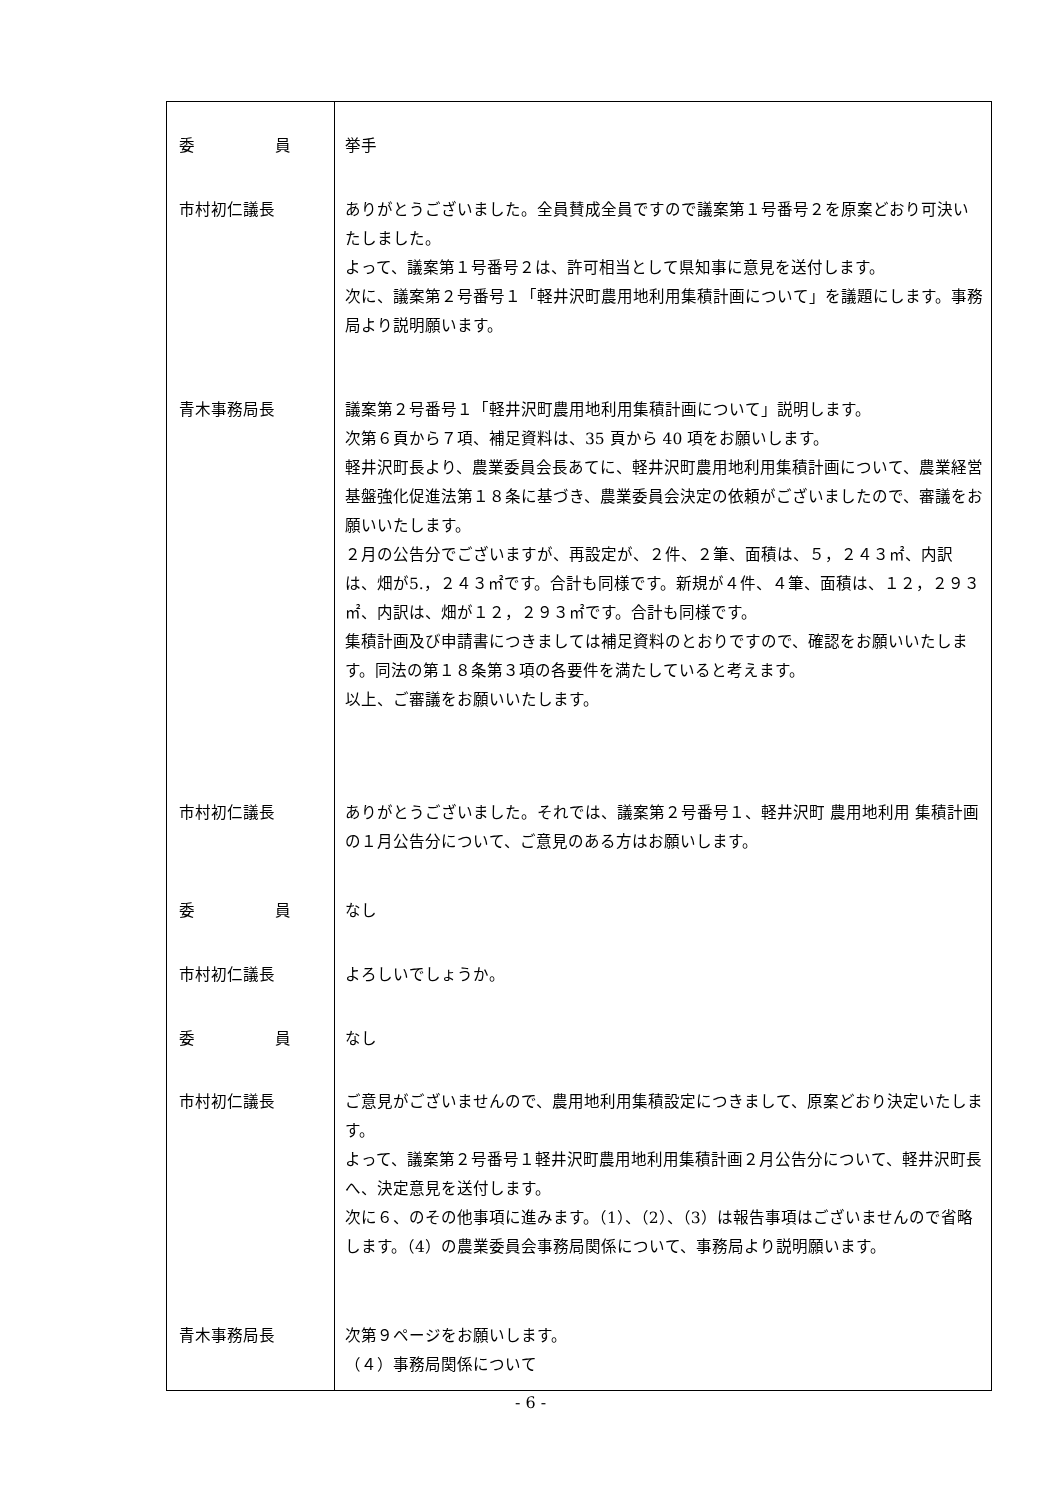| 委 員 | 挙手 |
| 市村初仁議長 | ありがとうございました。全員賛成全員ですので議案第１号番号２を原案どおり可決いたしました。 よって、議案第１号番号２は、許可相当として県知事に意見を送付します。 次に、議案第２号番号１「軽井沢町農用地利用集積計画について」を議題にします。事務局より説明願います。 |
| 青木事務局長 | 議案第２号番号１「軽井沢町農用地利用集積計画について」説明します。 次第６頁から７項、補足資料は、35 頁から 40 項をお願いします。 軽井沢町長より、農業委員会長あてに、軽井沢町農用地利用集積計画について、農業経営基盤強化促進法第１８条に基づき、農業委員会決定の依頼がございましたので、審議をお願いいたします。 ２月の公告分でございますが、再設定が、２件、２筆、面積は、５，２４３㎡、内訳は、畑が5.，２４３㎡です。合計も同様です。新規が４件、４筆、面積は、１２，２９３㎡、内訳は、畑が１２，２９３㎡です。合計も同様です。 集積計画及び申請書につきましては補足資料のとおりですので、確認をお願いいたします。同法の第１８条第３項の各要件を満たしていると考えます。 以上、ご審議をお願いいたします。 |
| 市村初仁議長 | ありがとうございました。それでは、議案第２号番号１、軽井沢町 農用地利用 集積計画の１月公告分について、ご意見のある方はお願いします。 |
| 委 員 | なし |
| 市村初仁議長 | よろしいでしょうか。 |
| 委 員 | なし |
| 市村初仁議長 | ご意見がございませんので、農用地利用集積設定につきまして、原案どおり決定いたします。 よって、議案第２号番号１軽井沢町農用地利用集積計画２月公告分について、軽井沢町長へ、決定意見を送付します。 次に６、のその他事項に進みます。（1）、（2）、（3）は報告事項はございませんので省略します。（4）の農業委員会事務局関係について、事務局より説明願います。 |
| 青木事務局長 | 次第９ページをお願いします。 （４）事務局関係について |
- 6 -